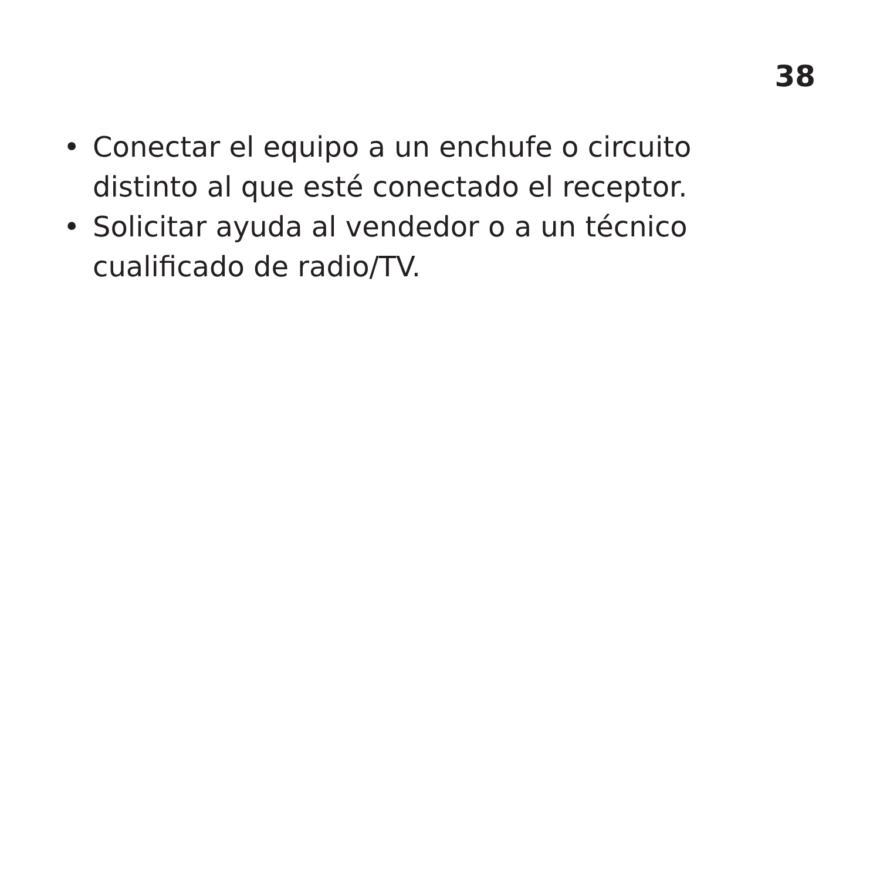38
• Conectar el equipo a un enchufe o circuito distinto al que esté conectado el receptor.
• Solicitar ayuda al vendedor o a un técnico cualificado de radio/TV.